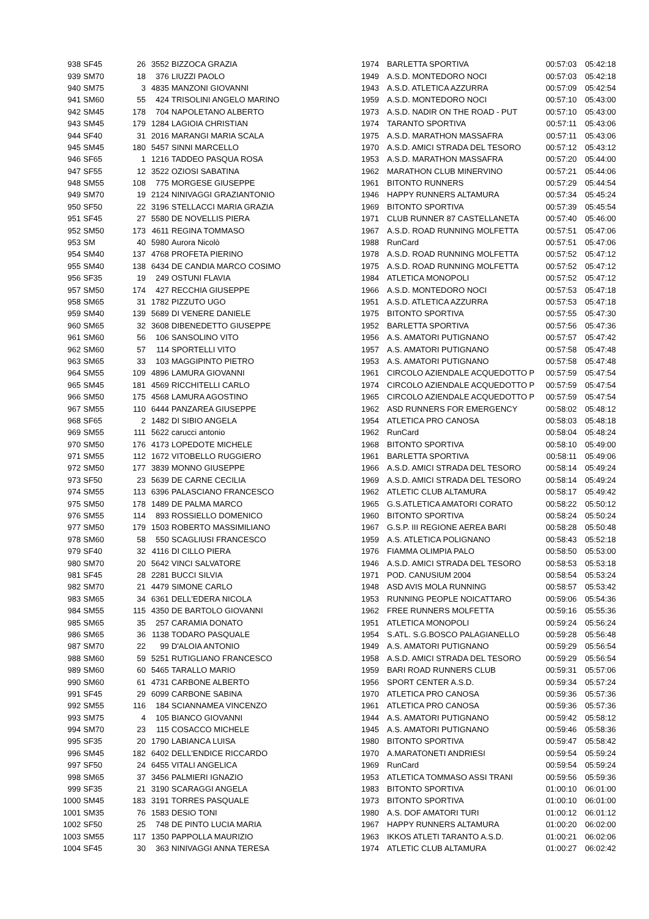| 938 | SF45 | 26 | 3552 | BIZZOCA GRAZIA | 1974 | BARLETTA SPORTIVA | 00:57:03 | 05:42:18 |
| 939 | SM70 | 18 | 376 | LIUZZI PAOLO | 1949 | A.S.D. MONTEDORO NOCI | 00:57:03 | 05:42:18 |
| 940 | SM75 | 3 | 4835 | MANZONI GIOVANNI | 1943 | A.S.D. ATLETICA AZZURRA | 00:57:09 | 05:42:54 |
| 941 | SM60 | 55 | 424 | TRISOLINI ANGELO MARINO | 1959 | A.S.D. MONTEDORO NOCI | 00:57:10 | 05:43:00 |
| 942 | SM45 | 178 | 704 | NAPOLETANO ALBERTO | 1973 | A.S.D. NADIR ON THE ROAD - PUT | 00:57:10 | 05:43:00 |
| 943 | SM45 | 179 | 1284 | LAGIOIA CHRISTIAN | 1974 | TARANTO SPORTIVA | 00:57:11 | 05:43:06 |
| 944 | SF40 | 31 | 2016 | MARANGI MARIA SCALA | 1975 | A.S.D. MARATHON MASSAFRA | 00:57:11 | 05:43:06 |
| 945 | SM45 | 180 | 5457 | SINNI MARCELLO | 1970 | A.S.D. AMICI STRADA DEL TESORO | 00:57:12 | 05:43:12 |
| 946 | SF65 | 1 | 1216 | TADDEO PASQUA ROSA | 1953 | A.S.D. MARATHON MASSAFRA | 00:57:20 | 05:44:00 |
| 947 | SF55 | 12 | 3522 | OZIOSI SABATINA | 1962 | MARATHON CLUB MINERVINO | 00:57:21 | 05:44:06 |
| 948 | SM55 | 108 | 775 | MORGESE GIUSEPPE | 1961 | BITONTO RUNNERS | 00:57:29 | 05:44:54 |
| 949 | SM70 | 19 | 2124 | NINIVAGGI GRAZIANTONIO | 1946 | HAPPY RUNNERS ALTAMURA | 00:57:34 | 05:45:24 |
| 950 | SF50 | 22 | 3196 | STELLACCI MARIA GRAZIA | 1969 | BITONTO SPORTIVA | 00:57:39 | 05:45:54 |
| 951 | SF45 | 27 | 5580 | DE NOVELLIS PIERA | 1971 | CLUB RUNNER 87 CASTELLANETA | 00:57:40 | 05:46:00 |
| 952 | SM50 | 173 | 4611 | REGINA TOMMASO | 1967 | A.S.D. ROAD RUNNING MOLFETTA | 00:57:51 | 05:47:06 |
| 953 | SM | 40 | 5980 | Aurora Nicolò | 1988 | RunCard | 00:57:51 | 05:47:06 |
| 954 | SM40 | 137 | 4768 | PROFETA PIERINO | 1978 | A.S.D. ROAD RUNNING MOLFETTA | 00:57:52 | 05:47:12 |
| 955 | SM40 | 138 | 6434 | DE CANDIA MARCO COSIMO | 1975 | A.S.D. ROAD RUNNING MOLFETTA | 00:57:52 | 05:47:12 |
| 956 | SF35 | 19 | 249 | OSTUNI FLAVIA | 1984 | ATLETICA MONOPOLI | 00:57:52 | 05:47:12 |
| 957 | SM50 | 174 | 427 | RECCHIA GIUSEPPE | 1966 | A.S.D. MONTEDORO NOCI | 00:57:53 | 05:47:18 |
| 958 | SM65 | 31 | 1782 | PIZZUTO UGO | 1951 | A.S.D. ATLETICA AZZURRA | 00:57:53 | 05:47:18 |
| 959 | SM40 | 139 | 5689 | DI VENERE DANIELE | 1975 | BITONTO SPORTIVA | 00:57:55 | 05:47:30 |
| 960 | SM65 | 32 | 3608 | DIBENEDETTO GIUSEPPE | 1952 | BARLETTA SPORTIVA | 00:57:56 | 05:47:36 |
| 961 | SM60 | 56 | 106 | SANSOLINO VITO | 1956 | A.S. AMATORI PUTIGNANO | 00:57:57 | 05:47:42 |
| 962 | SM60 | 57 | 114 | SPORTELLI VITO | 1957 | A.S. AMATORI PUTIGNANO | 00:57:58 | 05:47:48 |
| 963 | SM65 | 33 | 103 | MAGGIPINTO PIETRO | 1953 | A.S. AMATORI PUTIGNANO | 00:57:58 | 05:47:48 |
| 964 | SM55 | 109 | 4896 | LAMURA GIOVANNI | 1961 | CIRCOLO AZIENDALE ACQUEDOTTO P | 00:57:59 | 05:47:54 |
| 965 | SM45 | 181 | 4569 | RICCHITELLI CARLO | 1974 | CIRCOLO AZIENDALE ACQUEDOTTO P | 00:57:59 | 05:47:54 |
| 966 | SM50 | 175 | 4568 | LAMURA AGOSTINO | 1965 | CIRCOLO AZIENDALE ACQUEDOTTO P | 00:57:59 | 05:47:54 |
| 967 | SM55 | 110 | 6444 | PANZAREA GIUSEPPE | 1962 | ASD RUNNERS FOR EMERGENCY | 00:58:02 | 05:48:12 |
| 968 | SF65 | 2 | 1482 | DI SIBIO ANGELA | 1954 | ATLETICA PRO CANOSA | 00:58:03 | 05:48:18 |
| 969 | SM55 | 111 | 5622 | carucci antonio | 1962 | RunCard | 00:58:04 | 05:48:24 |
| 970 | SM50 | 176 | 4173 | LOPEDOTE MICHELE | 1968 | BITONTO SPORTIVA | 00:58:10 | 05:49:00 |
| 971 | SM55 | 112 | 1672 | VITOBELLO RUGGIERO | 1961 | BARLETTA SPORTIVA | 00:58:11 | 05:49:06 |
| 972 | SM50 | 177 | 3839 | MONNO GIUSEPPE | 1966 | A.S.D. AMICI STRADA DEL TESORO | 00:58:14 | 05:49:24 |
| 973 | SF50 | 23 | 5639 | DE CARNE CECILIA | 1969 | A.S.D. AMICI STRADA DEL TESORO | 00:58:14 | 05:49:24 |
| 974 | SM55 | 113 | 6396 | PALASCIANO FRANCESCO | 1962 | ATLETIC CLUB ALTAMURA | 00:58:17 | 05:49:42 |
| 975 | SM50 | 178 | 1489 | DE PALMA MARCO | 1965 | G.S.ATLETICA AMATORI CORATO | 00:58:22 | 05:50:12 |
| 976 | SM55 | 114 | 893 | ROSSIELLO DOMENICO | 1960 | BITONTO SPORTIVA | 00:58:24 | 05:50:24 |
| 977 | SM50 | 179 | 1503 | ROBERTO MASSIMILIANO | 1967 | G.S.P. III REGIONE AEREA BARI | 00:58:28 | 05:50:48 |
| 978 | SM60 | 58 | 550 | SCAGLIUSI FRANCESCO | 1959 | A.S. ATLETICA POLIGNANO | 00:58:43 | 05:52:18 |
| 979 | SF40 | 32 | 4116 | DI CILLO PIERA | 1976 | FIAMMA OLIMPIA PALO | 00:58:50 | 05:53:00 |
| 980 | SM70 | 20 | 5642 | VINCI SALVATORE | 1946 | A.S.D. AMICI STRADA DEL TESORO | 00:58:53 | 05:53:18 |
| 981 | SF45 | 28 | 2281 | BUCCI SILVIA | 1971 | POD. CANUSIUM 2004 | 00:58:54 | 05:53:24 |
| 982 | SM70 | 21 | 4479 | SIMONE CARLO | 1948 | ASD AVIS MOLA RUNNING | 00:58:57 | 05:53:42 |
| 983 | SM65 | 34 | 6361 | DELL'EDERA NICOLA | 1953 | RUNNING PEOPLE NOICATTARO | 00:59:06 | 05:54:36 |
| 984 | SM55 | 115 | 4350 | DE BARTOLO GIOVANNI | 1962 | FREE RUNNERS MOLFETTA | 00:59:16 | 05:55:36 |
| 985 | SM65 | 35 | 257 | CARAMIA DONATO | 1951 | ATLETICA MONOPOLI | 00:59:24 | 05:56:24 |
| 986 | SM65 | 36 | 1138 | TODARO PASQUALE | 1954 | S.ATL. S.G.BOSCO PALAGIANELLO | 00:59:28 | 05:56:48 |
| 987 | SM70 | 22 | 99 | D'ALOIA ANTONIO | 1949 | A.S. AMATORI PUTIGNANO | 00:59:29 | 05:56:54 |
| 988 | SM60 | 59 | 5251 | RUTIGLIANO FRANCESCO | 1958 | A.S.D. AMICI STRADA DEL TESORO | 00:59:29 | 05:56:54 |
| 989 | SM60 | 60 | 5465 | TARALLO MARIO | 1959 | BARI ROAD RUNNERS CLUB | 00:59:31 | 05:57:06 |
| 990 | SM60 | 61 | 4731 | CARBONE ALBERTO | 1956 | SPORT CENTER A.S.D. | 00:59:34 | 05:57:24 |
| 991 | SF45 | 29 | 6099 | CARBONE SABINA | 1970 | ATLETICA PRO CANOSA | 00:59:36 | 05:57:36 |
| 992 | SM55 | 116 | 184 | SCIANNAMEA VINCENZO | 1961 | ATLETICA PRO CANOSA | 00:59:36 | 05:57:36 |
| 993 | SM75 | 4 | 105 | BIANCO GIOVANNI | 1944 | A.S. AMATORI PUTIGNANO | 00:59:42 | 05:58:12 |
| 994 | SM70 | 23 | 115 | COSACCO MICHELE | 1945 | A.S. AMATORI PUTIGNANO | 00:59:46 | 05:58:36 |
| 995 | SF35 | 20 | 1790 | LABIANCA LUISA | 1980 | BITONTO SPORTIVA | 00:59:47 | 05:58:42 |
| 996 | SM45 | 182 | 6402 | DELL'ENDICE RICCARDO | 1970 | A.MARATONETI ANDRIESI | 00:59:54 | 05:59:24 |
| 997 | SF50 | 24 | 6455 | VITALI ANGELICA | 1969 | RunCard | 00:59:54 | 05:59:24 |
| 998 | SM65 | 37 | 3456 | PALMIERI IGNAZIO | 1953 | ATLETICA TOMMASO ASSI TRANI | 00:59:56 | 05:59:36 |
| 999 | SF35 | 21 | 3190 | SCARAGGI ANGELA | 1983 | BITONTO SPORTIVA | 01:00:10 | 06:01:00 |
| 1000 | SM45 | 183 | 3191 | TORRES PASQUALE | 1973 | BITONTO SPORTIVA | 01:00:10 | 06:01:00 |
| 1001 | SM35 | 76 | 1583 | DESIO TONI | 1980 | A.S. DOF AMATORI TURI | 01:00:12 | 06:01:12 |
| 1002 | SF50 | 25 | 748 | DE PINTO LUCIA MARIA | 1967 | HAPPY RUNNERS ALTAMURA | 01:00:20 | 06:02:00 |
| 1003 | SM55 | 117 | 1350 | PAPPOLLA MAURIZIO | 1963 | IKKOS ATLETI TARANTO A.S.D. | 01:00:21 | 06:02:06 |
| 1004 | SF45 | 30 | 363 | NINIVAGGI ANNA TERESA | 1974 | ATLETIC CLUB ALTAMURA | 01:00:27 | 06:02:42 |